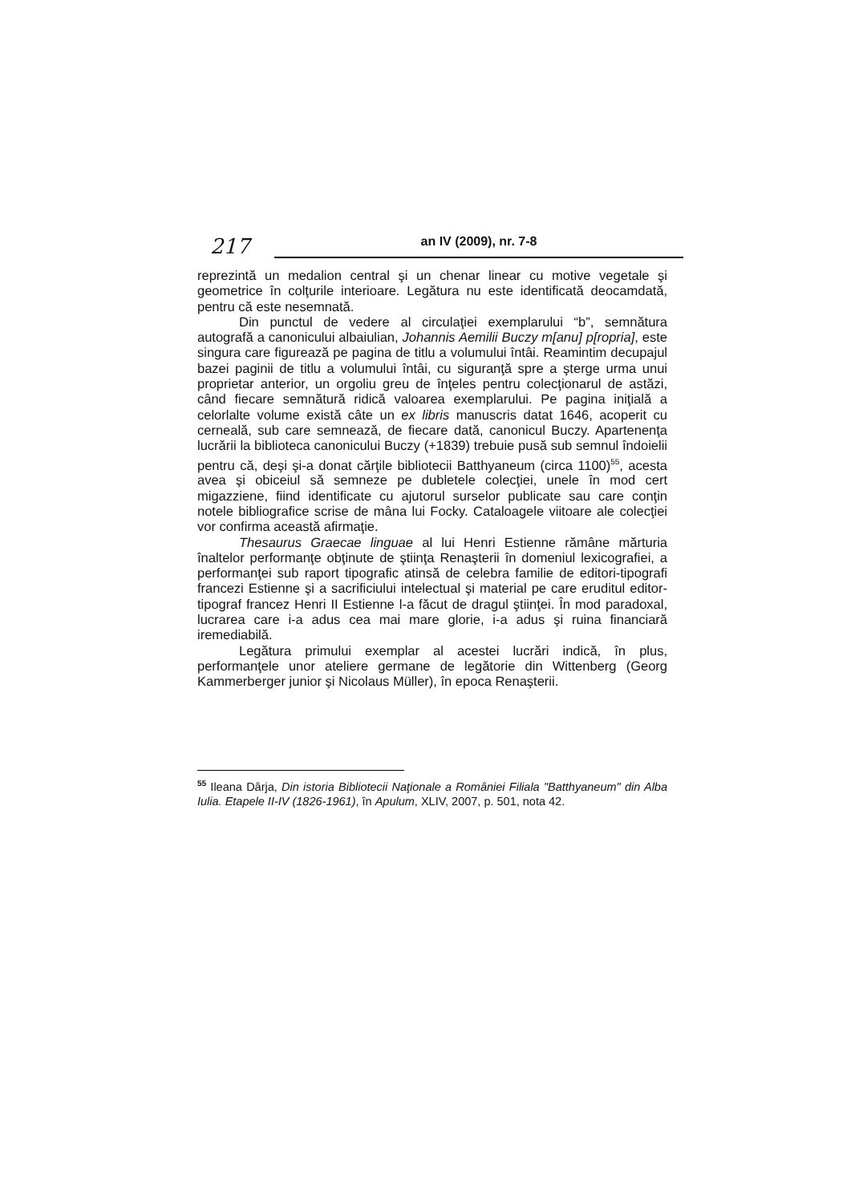217 an IV (2009), nr. 7-8
reprezintă un medalion central şi un chenar linear cu motive vegetale şi geometrice în colţurile interioare. Legătura nu este identificată deocamdată, pentru că este nesemnată.
Din punctul de vedere al circulaţiei exemplarului “b”, semnătura autografă a canonicului albaiulian, Johannis Aemilii Buczy m[anu] p[ropria], este singura care figurează pe pagina de titlu a volumului întâi. Reamintim decupajul bazei paginii de titlu a volumului întâi, cu siguranţă spre a şterge urma unui proprietar anterior, un orgoliu greu de înţeles pentru colecţionarul de astăzi, când fiecare semnătură ridică valoarea exemplarului. Pe pagina iniţială a celorlalte volume există câte un ex libris manuscris datat 1646, acoperit cu cerneală, sub care semnează, de fiecare dată, canonicul Buczy. Apartenenţa lucrării la biblioteca canonicului Buczy (+1839) trebuie pusă sub semnul îndoielii pentru că, deşi şi-a donat cărţile bibliotecii Batthyaneum (circa 1100)<sup>55</sup>, acesta avea şi obiceiul să semneze pe dubletele colecţiei, unele în mod cert migazziene, fiind identificate cu ajutorul surselor publicate sau care conţin notele bibliografice scrise de mâna lui Focky. Cataloagele viitoare ale colecţiei vor confirma această afirmaţie.
Thesaurus Graecae linguae al lui Henri Estienne rămâne mărturia înaltelor performanţe obţinute de ştiinţa Renaşterii în domeniul lexicografiei, a performanţei sub raport tipografic atinsă de celebra familie de editori-tipografi francezi Estienne şi a sacrificiului intelectual şi material pe care eruditul editor-tipograf francez Henri II Estienne l-a făcut de dragul ştiinţei. În mod paradoxal, lucrarea care i-a adus cea mai mare glorie, i-a adus şi ruina financiară iremediabilă.
Legătura primului exemplar al acestei lucrări indică, în plus, performanţele unor ateliere germane de legătorie din Wittenberg (Georg Kammerberger junior şi Nicolaus Müller), în epoca Renaşterii.
<sup>55</sup> Ileana Dârja, Din istoria Bibliotecii Naţionale a României Filiala "Batthyaneum" din Alba Iulia. Etapele II-IV (1826-1961), în Apulum, XLIV, 2007, p. 501, nota 42.